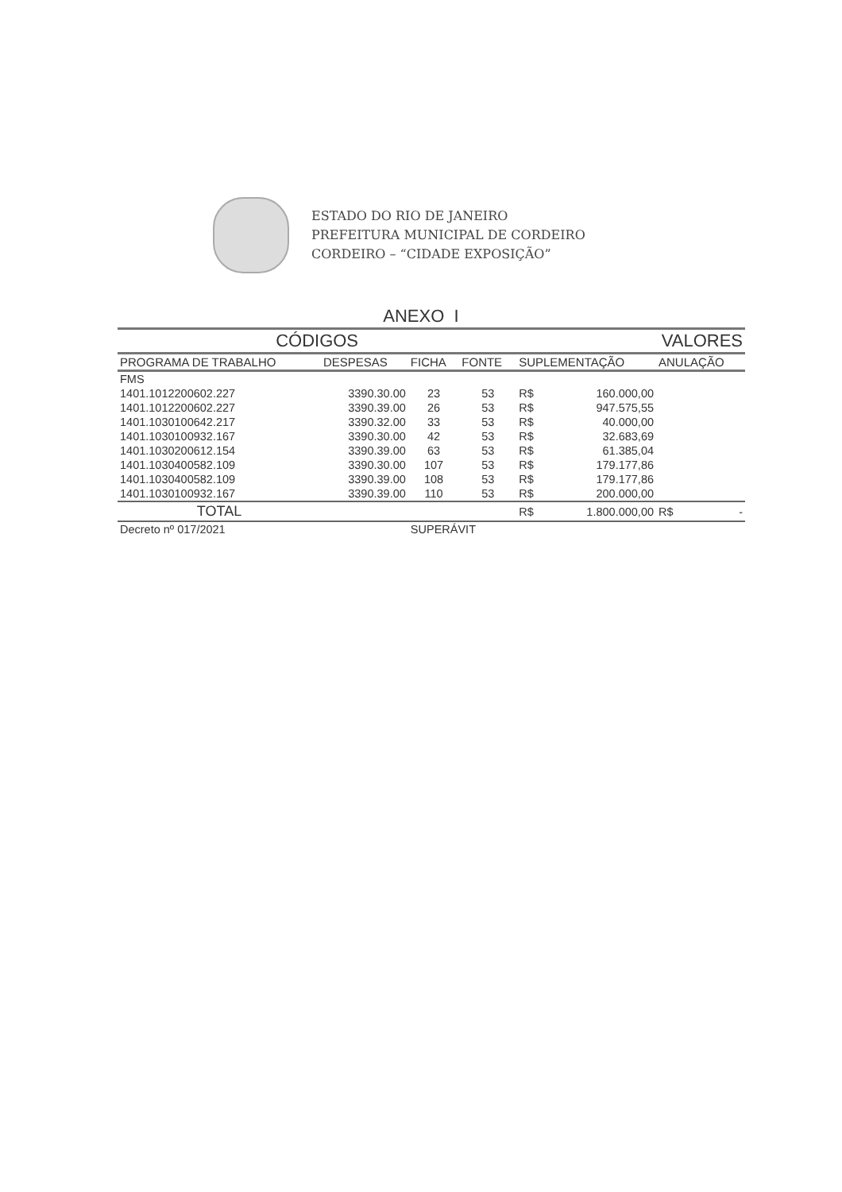ESTADO DO RIO DE JANEIRO
PREFEITURA MUNICIPAL DE CORDEIRO
CORDEIRO – “CIDADE EXPOSIÇÃO”
ANEXO I
| CÓDIGOS | | | | VALORES | | | |
| --- | --- | --- | --- | --- | --- | --- | --- |
| PROGRAMA DE TRABALHO | DESPESAS | FICHA | FONTE | SUPLEMENTAÇÃO | | ANULAÇÃO | |
| FMS | | | | | | | |
| 1401.1012200602.227 | 3390.30.00 | 23 | 53 | R$ | 160.000,00 | | |
| 1401.1012200602.227 | 3390.39.00 | 26 | 53 | R$ | 947.575,55 | | |
| 1401.1030100642.217 | 3390.32.00 | 33 | 53 | R$ | 40.000,00 | | |
| 1401.1030100932.167 | 3390.30.00 | 42 | 53 | R$ | 32.683,69 | | |
| 1401.1030200612.154 | 3390.39.00 | 63 | 53 | R$ | 61.385,04 | | |
| 1401.1030400582.109 | 3390.30.00 | 107 | 53 | R$ | 179.177,86 | | |
| 1401.1030400582.109 | 3390.39.00 | 108 | 53 | R$ | 179.177,86 | | |
| 1401.1030100932.167 | 3390.39.00 | 110 | 53 | R$ | 200.000,00 | | |
| TOTAL | | | | R$ | 1.800.000,00 | R$ | - |
| Decreto nº 017/2021 | | SUPERÁVIT | | | | | |